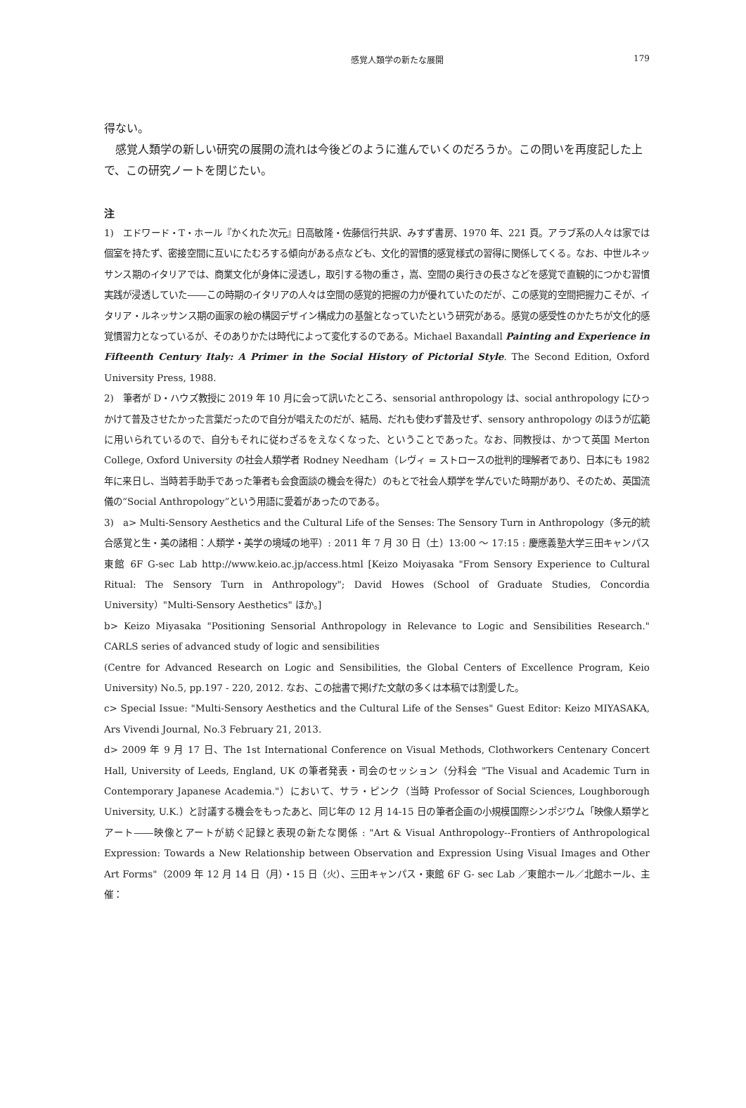感覚人類学の新たな展開 179
得ない。
　感覚人類学の新しい研究の展開の流れは今後どのように進んでいくのだろうか。この問いを再度記した上で、この研究ノートを閉じたい。
注
1)　エドワード・T・ホール『かくれた次元』日高敏隆・佐藤信行共訳、みすず書房、1970 年、221 頁。アラブ系の人々は家では個室を持たず、密接空間に互いにたむろする傾向がある点なども、文化的習慣的感覚様式の習得に関係してくる。なお、中世ルネッサンス期のイタリアでは、商業文化が身体に浸透し，取引する物の重さ，嵩、空間の奥行きの長さなどを感覚で直観的につかむ習慣実践が浸透していた――この時期のイタリアの人々は空間の感覚的把握の力が優れていたのだが、この感覚的空間把握力こそが、イタリア・ルネッサンス期の画家の絵の構図デザイン構成力の基盤となっていたという研究がある。感覚の感受性のかたちが文化的感覚慣習力となっているが、そのありかたは時代によって変化するのである。Michael Baxandall Painting and Experience in Fifteenth Century Italy: A Primer in the Social History of Pictorial Style. The Second Edition, Oxford University Press, 1988.
2)　筆者が D・ハウズ教授に 2019 年 10 月に会って訊いたところ、sensorial anthropology は、social anthropology にひっかけて普及させたかった言葉だったので自分が唱えたのだが、結局、だれも使わず普及せず、sensory anthropology のほうが広範に用いられているので、自分もそれに従わざるをえなくなった、ということであった。なお、同教授は、かつて英国 Merton College, Oxford University の社会人類学者 Rodney Needham（レヴィ = ストロースの批判的理解者であり、日本にも 1982 年に来日し、当時若手助手であった筆者も会食面談の機会を得た）のもとで社会人類学を学んでいた時期があり、そのため、英国流儀の“Social Anthropology”という用語に愛着があったのである。
3)　a> Multi-Sensory Aesthetics and the Cultural Life of the Senses: The Sensory Turn in Anthropology（多元的統合感覚と生・美の諸相：人類学・美学の境域の地平）: 2011 年 7 月 30 日（土）13:00 ～ 17:15 : 慶應義塾大学三田キャンパス 東館 6F G-sec Lab http://www.keio.ac.jp/access.html [Keizo Moiyasaka "From Sensory Experience to Cultural Ritual: The Sensory Turn in Anthropology"; David Howes (School of Graduate Studies, Concordia University）"Multi-Sensory Aesthetics" ほか。]
b> Keizo Miyasaka "Positioning Sensorial Anthropology in Relevance to Logic and Sensibilities Research." CARLS series of advanced study of logic and sensibilities
(Centre for Advanced Research on Logic and Sensibilities, the Global Centers of Excellence Program, Keio University) No.5, pp.197 - 220, 2012. なお、この拙書で掲げた文献の多くは本稿では割愛した。
c> Special Issue: "Multi-Sensory Aesthetics and the Cultural Life of the Senses" Guest Editor: Keizo MIYASAKA, Ars Vivendi Journal, No.3 February 21, 2013.
d> 2009 年 9 月 17 日、The 1st International Conference on Visual Methods, Clothworkers Centenary Concert Hall, University of Leeds, England, UK の筆者発表・司会のセッション（分科会 "The Visual and Academic Turn in Contemporary Japanese Academia."）において、サラ・ピンク（当時 Professor of Social Sciences, Loughborough University, U.K.）と討議する機会をもったあと、同じ年の 12 月 14-15 日の筆者企画の小規模国際シンポジウム「映像人類学とアート――映像とアートが紡ぐ記録と表現の新たな関係 : "Art & Visual Anthropology--Frontiers of Anthropological Expression: Towards a New Relationship between Observation and Expression Using Visual Images and Other Art Forms"（2009 年 12 月 14 日（月）・15 日（火）、三田キャンパス・東館 6F G- sec Lab ／東館ホール／北館ホール、主催：